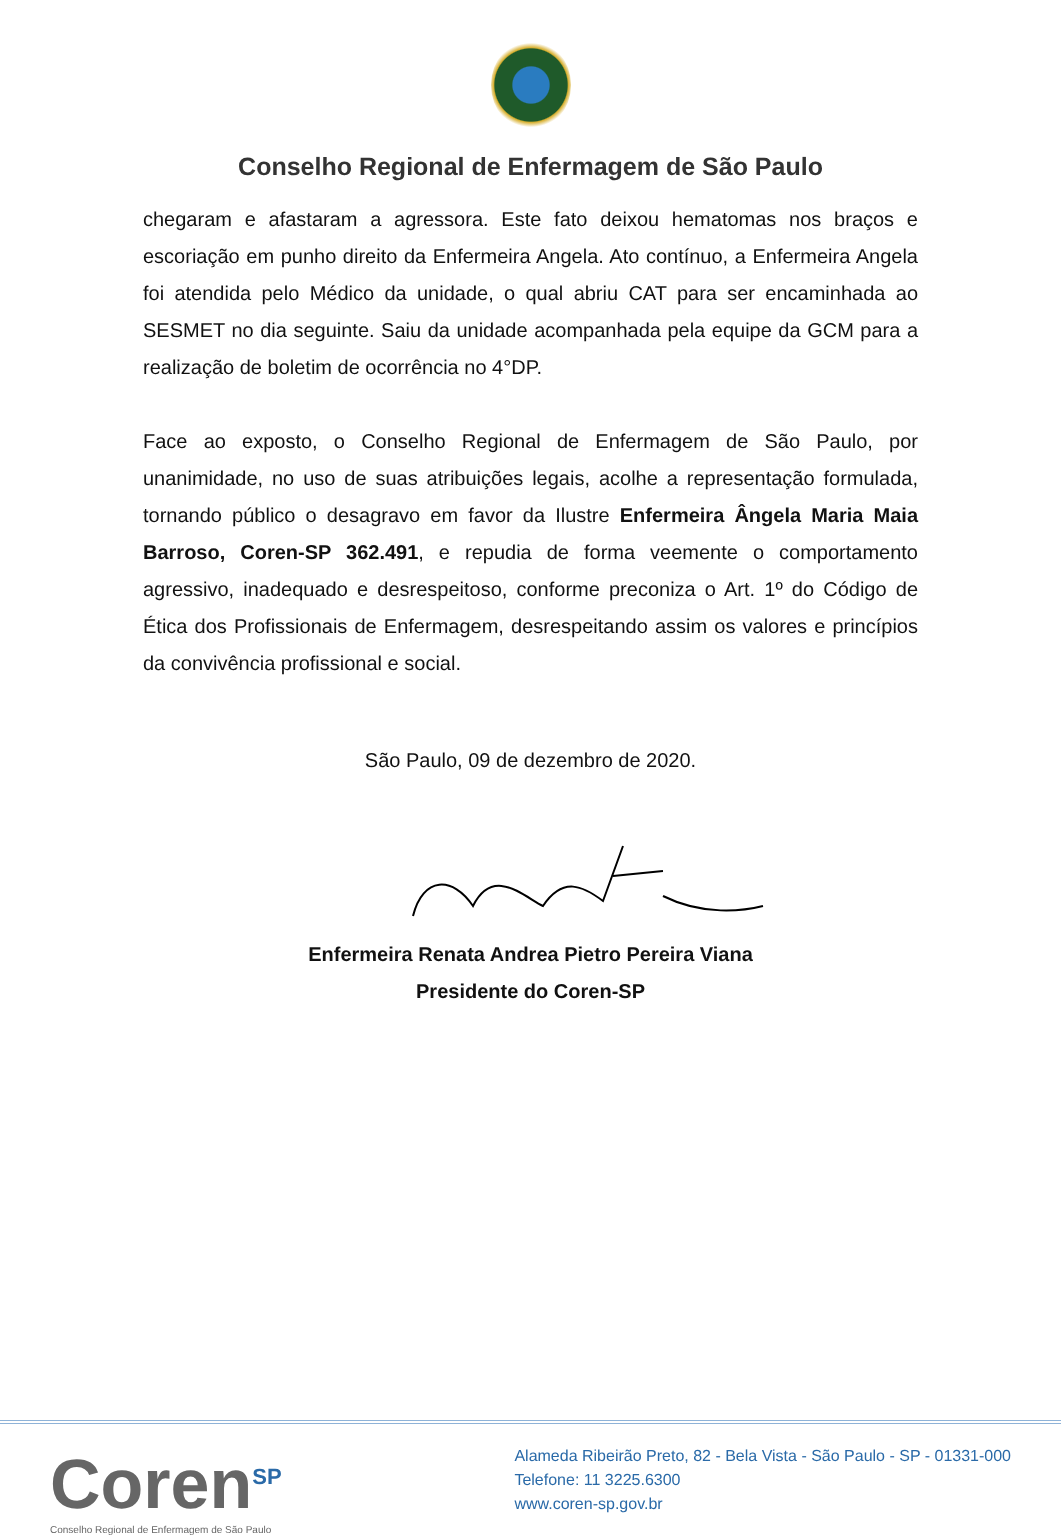Conselho Regional de Enfermagem de São Paulo
chegaram e afastaram a agressora. Este fato deixou hematomas nos braços e escoriação em punho direito da Enfermeira Angela. Ato contínuo, a Enfermeira Angela foi atendida pelo Médico da unidade, o qual abriu CAT para ser encaminhada ao SESMET no dia seguinte. Saiu da unidade acompanhada pela equipe da GCM para a realização de boletim de ocorrência no 4°DP.
Face ao exposto, o Conselho Regional de Enfermagem de São Paulo, por unanimidade, no uso de suas atribuições legais, acolhe a representação formulada, tornando público o desagravo em favor da Ilustre Enfermeira Ângela Maria Maia Barroso, Coren-SP 362.491, e repudia de forma veemente o comportamento agressivo, inadequado e desrespeitoso, conforme preconiza o Art. 1º do Código de Ética dos Profissionais de Enfermagem, desrespeitando assim os valores e princípios da convivência profissional e social.
São Paulo, 09 de dezembro de 2020.
Enfermeira Renata Andrea Pietro Pereira Viana
Presidente do Coren-SP
Coren<sup>SP</sup>
Conselho Regional de Enfermagem de São Paulo
Alameda Ribeirão Preto, 82 - Bela Vista - São Paulo - SP - 01331-000
Telefone: 11 3225.6300
www.coren-sp.gov.br